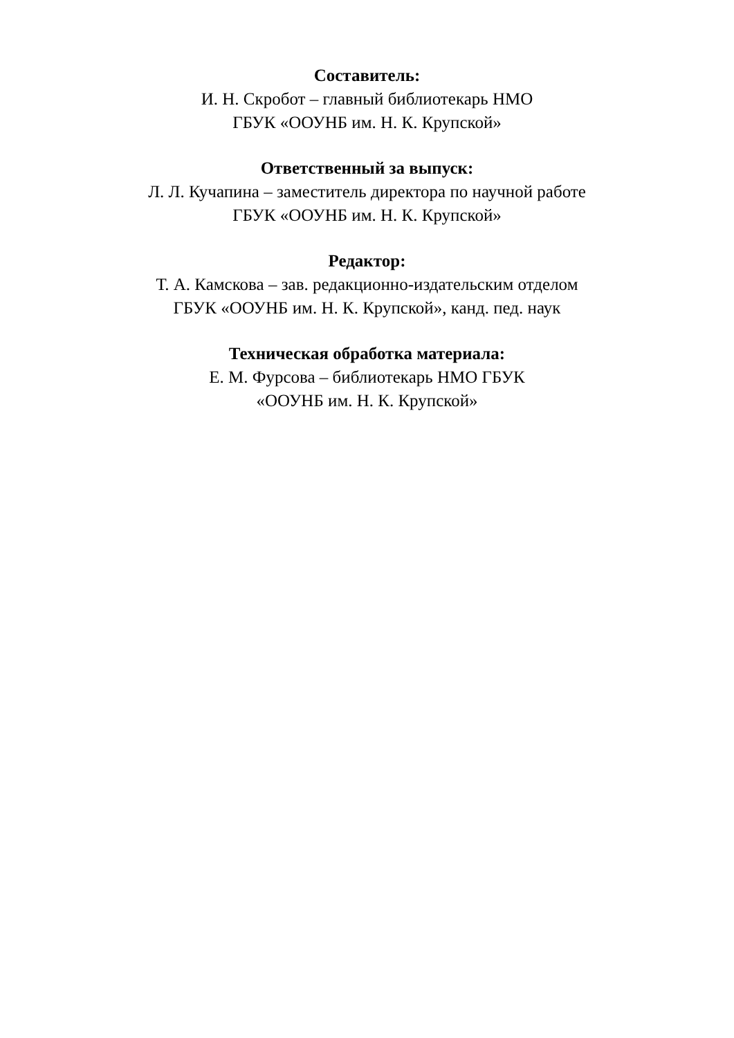Составитель:
И. Н. Скробот – главный библиотекарь НМО
ГБУК «ООУНБ им. Н. К. Крупской»
Ответственный за выпуск:
Л. Л. Кучапина – заместитель директора по научной работе
ГБУК «ООУНБ им. Н. К. Крупской»
Редактор:
Т. А. Камскова – зав. редакционно-издательским отделом
ГБУК «ООУНБ им. Н. К. Крупской», канд. пед. наук
Техническая обработка материала:
Е. М. Фурсова – библиотекарь НМО ГБУК
«ООУНБ им. Н. К. Крупской»